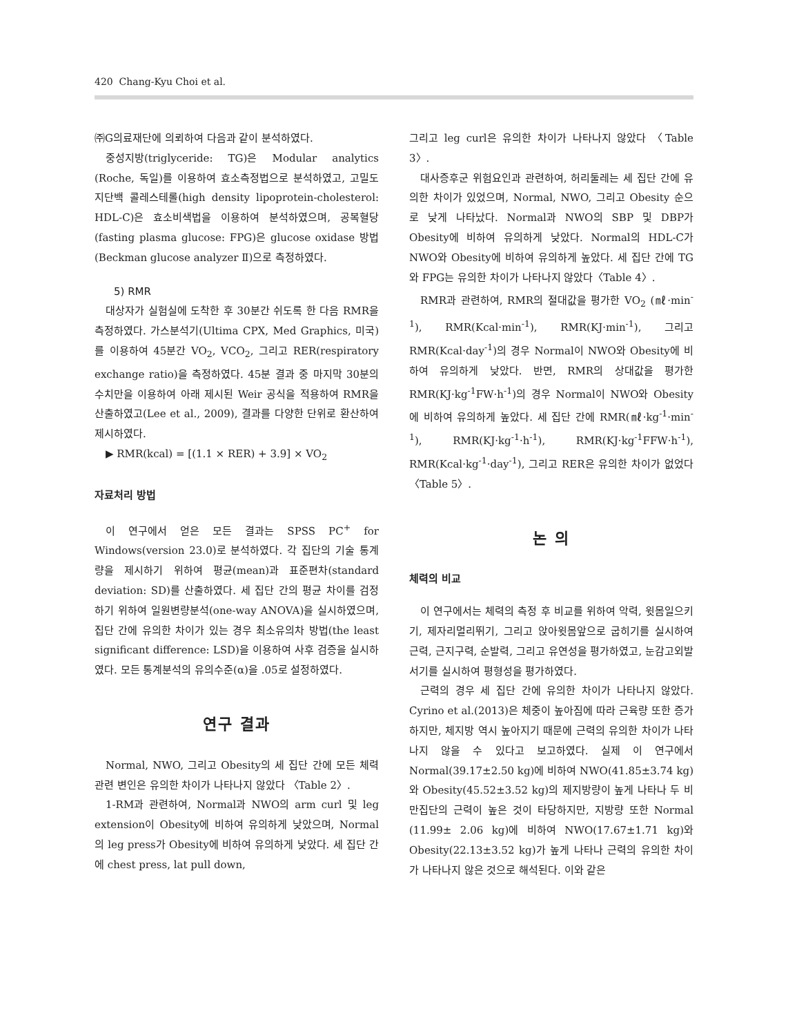420 Chang-Kyu Choi et al.
㈜G의료재단에 의뢰하여 다음과 같이 분석하였다.
중성지방(triglyceride: TG)은 Modular analytics (Roche, 독일)를 이용하여 효소측정법으로 분석하였고, 고밀도 지단백 콜레스테롤(high density lipoprotein-cholesterol: HDL-C)은 효소비색법을 이용하여 분석하였으며, 공복혈당(fasting plasma glucose: FPG)은 glucose oxidase 방법(Beckman glucose analyzer Ⅱ)으로 측정하였다.
5) RMR
대상자가 실험실에 도착한 후 30분간 쉬도록 한 다음 RMR을 측정하였다. 가스분석기(Ultima CPX, Med Graphics, 미국)를 이용하여 45분간 VO<sub>2</sub>, VCO<sub>2</sub>, 그리고 RER(respiratory exchange ratio)을 측정하였다. 45분 결과 중 마지막 30분의 수치만을 이용하여 아래 제시된 Weir 공식을 적용하여 RMR을 산출하였고(Lee et al., 2009), 결과를 다양한 단위로 환산하여 제시하였다.
▶ RMR(kcal) = [(1.1 × RER) + 3.9] × VO<sub>2</sub>
자료처리 방법
이 연구에서 얻은 모든 결과는 SPSS PC<sup>+</sup> for Windows(version 23.0)로 분석하였다. 각 집단의 기술 통계량을 제시하기 위하여 평균(mean)과 표준편차(standard deviation: SD)를 산출하였다. 세 집단 간의 평균 차이를 검정하기 위하여 일원변량분석(one-way ANOVA)을 실시하였으며, 집단 간에 유의한 차이가 있는 경우 최소유의차 방법(the least significant difference: LSD)을 이용하여 사후 검증을 실시하였다. 모든 통계분석의 유의수준(α)을 .05로 설정하였다.
연구 결과
Normal, NWO, 그리고 Obesity의 세 집단 간에 모든 체력관련 변인은 유의한 차이가 나타나지 않았다 〈Table 2〉.
1-RM과 관련하여, Normal과 NWO의 arm curl 및 leg extension이 Obesity에 비하여 유의하게 낮았으며, Normal의 leg press가 Obesity에 비하여 유의하게 낮았다. 세 집단 간에 chest press, lat pull down,
그리고 leg curl은 유의한 차이가 나타나지 않았다 〈Table 3〉.
대사증후군 위험요인과 관련하여, 허리둘레는 세 집단 간에 유의한 차이가 있었으며, Normal, NWO, 그리고 Obesity 순으로 낮게 나타났다. Normal과 NWO의 SBP 및 DBP가 Obesity에 비하여 유의하게 낮았다. Normal의 HDL-C가 NWO와 Obesity에 비하여 유의하게 높았다. 세 집단 간에 TG와 FPG는 유의한 차이가 나타나지 않았다〈Table 4〉.
RMR과 관련하여, RMR의 절대값을 평가한 VO<sub>2</sub> (㎖·min<sup>-1</sup>), RMR(Kcal·min<sup>-1</sup>), RMR(KJ·min<sup>-1</sup>), 그리고 RMR(Kcal·day<sup>-1</sup>)의 경우 Normal이 NWO와 Obesity에 비하여 유의하게 낮았다. 반면, RMR의 상대값을 평가한 RMR(KJ·kg<sup>-1</sup>FW·h<sup>-1</sup>)의 경우 Normal이 NWO와 Obesity에 비하여 유의하게 높았다. 세 집단 간에 RMR(㎖·kg<sup>-1</sup>·min<sup>-1</sup>), RMR(KJ·kg<sup>-1</sup>·h<sup>-1</sup>), RMR(KJ·kg<sup>-1</sup>FFW·h<sup>-1</sup>), RMR(Kcal·kg<sup>-1</sup>·day<sup>-1</sup>), 그리고 RER은 유의한 차이가 없었다〈Table 5〉.
논 의
체력의 비교
이 연구에서는 체력의 측정 후 비교를 위하여 악력, 윗몸일으키기, 제자리멀리뛰기, 그리고 앉아윗몸앞으로 굽히기를 실시하여 근력, 근지구력, 순발력, 그리고 유연성을 평가하였고, 눈감고외발서기를 실시하여 평형성을 평가하였다.
근력의 경우 세 집단 간에 유의한 차이가 나타나지 않았다. Cyrino et al.(2013)은 체중이 높아짐에 따라 근육량 또한 증가하지만, 체지방 역시 높아지기 때문에 근력의 유의한 차이가 나타나지 않을 수 있다고 보고하였다. 실제 이 연구에서 Normal(39.17±2.50 kg)에 비하여 NWO(41.85±3.74 kg)와 Obesity(45.52±3.52 kg)의 제지방량이 높게 나타나 두 비만집단의 근력이 높은 것이 타당하지만, 지방량 또한 Normal (11.99± 2.06 kg)에 비하여 NWO(17.67±1.71 kg)와 Obesity(22.13±3.52 kg)가 높게 나타나 근력의 유의한 차이가 나타나지 않은 것으로 해석된다. 이와 같은